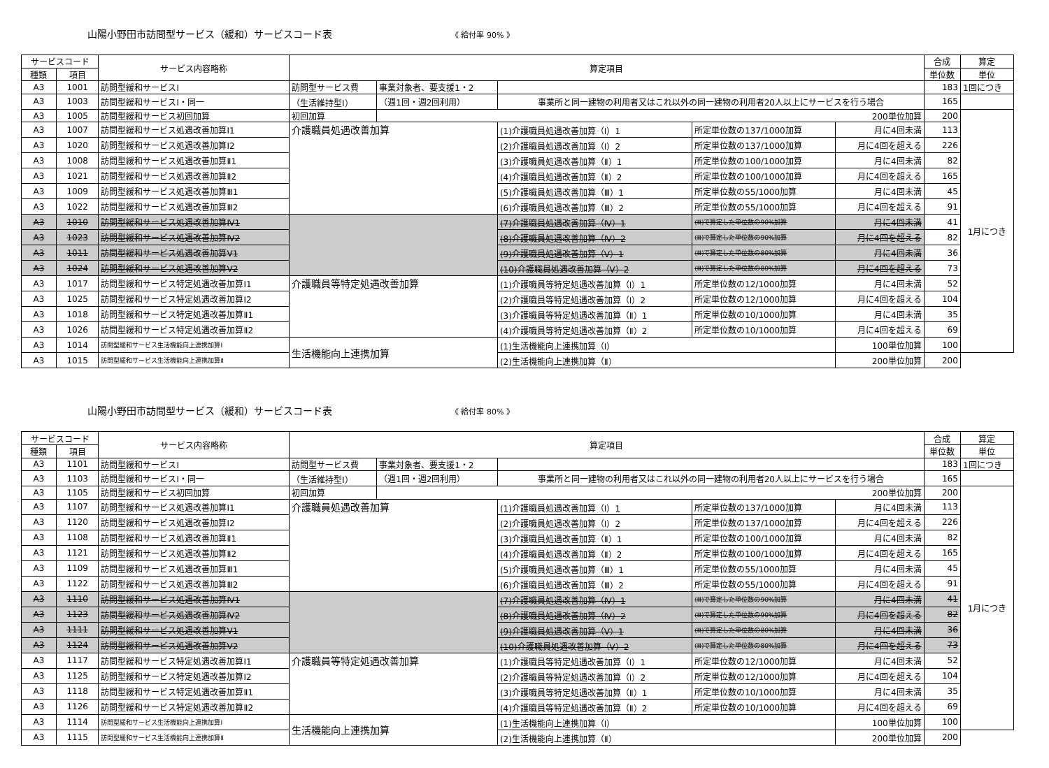山陽小野田市訪問型サービス（緩和）サービスコード表 《 給付率 90% 》
| サービスコード | | サービス内容略称 | 算定項目 | | | | | 合成 | 算定 |
| --- | --- | --- | --- | --- | --- | --- | --- | --- | --- |
| 種類 | 項目 | | | | | | | 単位数 | 単位 |
| A3 | 1001 | 訪問型緩和サービスⅠ | 訪問型サービス費 | 事業対象者、要支援1・2 | | | | 183 | 1回につき |
| A3 | 1003 | 訪問型緩和サービスⅠ・同一 | （生活維持型Ⅰ） | （週1回・週2回利用） | 事業所と同一建物の利用者又はこれ以外の同一建物の利用者20人以上にサービスを行う場合 | | | 165 | |
| A3 | 1005 | 訪問型緩和サービス初回加算 | 初回加算 | 200単位加算 | | | | 200 | 1月につき |
| A3 | 1007 | 訪問型緩和サービス処遇改善加算Ⅰ1 | 介護職員処遇改善加算 | | (1)介護職員処遇改善加算（Ⅰ）1 | 所定単位数の137/1000加算 | 月に4回未満 | 113 | |
| A3 | 1020 | 訪問型緩和サービス処遇改善加算Ⅰ2 | | | (2)介護職員処遇改善加算（Ⅰ）2 | 所定単位数の137/1000加算 | 月に4回を超える | 226 | |
| A3 | 1008 | 訪問型緩和サービス処遇改善加算Ⅱ1 | | | (3)介護職員処遇改善加算（Ⅱ）1 | 所定単位数の100/1000加算 | 月に4回未満 | 82 | |
| A3 | 1021 | 訪問型緩和サービス処遇改善加算Ⅱ2 | | | (4)介護職員処遇改善加算（Ⅱ）2 | 所定単位数の100/1000加算 | 月に4回を超える | 165 | |
| A3 | 1009 | 訪問型緩和サービス処遇改善加算Ⅲ1 | | | (5)介護職員処遇改善加算（Ⅲ）1 | 所定単位数の55/1000加算 | 月に4回未満 | 45 | |
| A3 | 1022 | 訪問型緩和サービス処遇改善加算Ⅲ2 | | | (6)介護職員処遇改善加算（Ⅲ）2 | 所定単位数の55/1000加算 | 月に4回を超える | 91 | |
| A3 | 1010 | 訪問型緩和サービス処遇改善加算Ⅳ1 | | | (7)介護職員処遇改善加算（Ⅳ）1 | (Ⅲ)で算定した単位数の90%加算 | 月に4回未満 | 41 | |
| A3 | 1023 | 訪問型緩和サービス処遇改善加算Ⅳ2 | | | (8)介護職員処遇改善加算（Ⅳ）2 | (Ⅲ)で算定した単位数の90%加算 | 月に4回を超える | 82 | |
| A3 | 1011 | 訪問型緩和サービス処遇改善加算Ⅴ1 | | | (9)介護職員処遇改善加算（Ⅴ）1 | (Ⅲ)で算定した単位数の80%加算 | 月に4回未満 | 36 | |
| A3 | 1024 | 訪問型緩和サービス処遇改善加算Ⅴ2 | | | (10)介護職員処遇改善加算（Ⅴ）2 | (Ⅲ)で算定した単位数の80%加算 | 月に4回を超える | 73 | |
| A3 | 1017 | 訪問型緩和サービス特定処遇改善加算Ⅰ1 | 介護職員等特定処遇改善加算 | | (1)介護職員等特定処遇改善加算（Ⅰ）1 | 所定単位数の12/1000加算 | 月に4回未満 | 52 | |
| A3 | 1025 | 訪問型緩和サービス特定処遇改善加算Ⅰ2 | | | (2)介護職員等特定処遇改善加算（Ⅰ）2 | 所定単位数の12/1000加算 | 月に4回を超える | 104 | |
| A3 | 1018 | 訪問型緩和サービス特定処遇改善加算Ⅱ1 | | | (3)介護職員等特定処遇改善加算（Ⅱ）1 | 所定単位数の10/1000加算 | 月に4回未満 | 35 | |
| A3 | 1026 | 訪問型緩和サービス特定処遇改善加算Ⅱ2 | | | (4)介護職員等特定処遇改善加算（Ⅱ）2 | 所定単位数の10/1000加算 | 月に4回を超える | 69 | |
| A3 | 1014 | 訪問型緩和サービス生活機能向上連携加算Ⅰ | 生活機能向上連携加算 | | (1)生活機能向上連携加算（Ⅰ） | | 100単位加算 | 100 | |
| A3 | 1015 | 訪問型緩和サービス生活機能向上連携加算Ⅱ | | | (2)生活機能向上連携加算（Ⅱ） | | 200単位加算 | 200 | |
山陽小野田市訪問型サービス（緩和）サービスコード表 《 給付率 80% 》
| サービスコード | | サービス内容略称 | 算定項目 | | | | | 合成 | 算定 |
| --- | --- | --- | --- | --- | --- | --- | --- | --- | --- |
| 種類 | 項目 | | | | | | | 単位数 | 単位 |
| A3 | 1101 | 訪問型緩和サービスⅠ | 訪問型サービス費 | 事業対象者、要支援1・2 | | | | 183 | 1回につき |
| A3 | 1103 | 訪問型緩和サービスⅠ・同一 | （生活維持型Ⅰ） | （週1回・週2回利用） | 事業所と同一建物の利用者又はこれ以外の同一建物の利用者20人以上にサービスを行う場合 | | | 165 | |
| A3 | 1105 | 訪問型緩和サービス初回加算 | 初回加算 | 200単位加算 | | | | 200 | 1月につき |
| A3 | 1107 | 訪問型緩和サービス処遇改善加算Ⅰ1 | 介護職員処遇改善加算 | | (1)介護職員処遇改善加算（Ⅰ）1 | 所定単位数の137/1000加算 | 月に4回未満 | 113 | |
| A3 | 1120 | 訪問型緩和サービス処遇改善加算Ⅰ2 | | | (2)介護職員処遇改善加算（Ⅰ）2 | 所定単位数の137/1000加算 | 月に4回を超える | 226 | |
| A3 | 1108 | 訪問型緩和サービス処遇改善加算Ⅱ1 | | | (3)介護職員処遇改善加算（Ⅱ）1 | 所定単位数の100/1000加算 | 月に4回未満 | 82 | |
| A3 | 1121 | 訪問型緩和サービス処遇改善加算Ⅱ2 | | | (4)介護職員処遇改善加算（Ⅱ）2 | 所定単位数の100/1000加算 | 月に4回を超える | 165 | |
| A3 | 1109 | 訪問型緩和サービス処遇改善加算Ⅲ1 | | | (5)介護職員処遇改善加算（Ⅲ）1 | 所定単位数の55/1000加算 | 月に4回未満 | 45 | |
| A3 | 1122 | 訪問型緩和サービス処遇改善加算Ⅲ2 | | | (6)介護職員処遇改善加算（Ⅲ）2 | 所定単位数の55/1000加算 | 月に4回を超える | 91 | |
| A3 | 1110 | 訪問型緩和サービス処遇改善加算Ⅳ1 | | | (7)介護職員処遇改善加算（Ⅳ）1 | (Ⅲ)で算定した単位数の90%加算 | 月に4回未満 | 41 | |
| A3 | 1123 | 訪問型緩和サービス処遇改善加算Ⅳ2 | | | (8)介護職員処遇改善加算（Ⅳ）2 | (Ⅲ)で算定した単位数の90%加算 | 月に4回を超える | 82 | |
| A3 | 1111 | 訪問型緩和サービス処遇改善加算Ⅴ1 | | | (9)介護職員処遇改善加算（Ⅴ）1 | (Ⅲ)で算定した単位数の80%加算 | 月に4回未満 | 36 | |
| A3 | 1124 | 訪問型緩和サービス処遇改善加算Ⅴ2 | | | (10)介護職員処遇改善加算（Ⅴ）2 | (Ⅲ)で算定した単位数の80%加算 | 月に4回を超える | 73 | |
| A3 | 1117 | 訪問型緩和サービス特定処遇改善加算Ⅰ1 | 介護職員等特定処遇改善加算 | | (1)介護職員等特定処遇改善加算（Ⅰ）1 | 所定単位数の12/1000加算 | 月に4回未満 | 52 | |
| A3 | 1125 | 訪問型緩和サービス特定処遇改善加算Ⅰ2 | | | (2)介護職員等特定処遇改善加算（Ⅰ）2 | 所定単位数の12/1000加算 | 月に4回を超える | 104 | |
| A3 | 1118 | 訪問型緩和サービス特定処遇改善加算Ⅱ1 | | | (3)介護職員等特定処遇改善加算（Ⅱ）1 | 所定単位数の10/1000加算 | 月に4回未満 | 35 | |
| A3 | 1126 | 訪問型緩和サービス特定処遇改善加算Ⅱ2 | | | (4)介護職員等特定処遇改善加算（Ⅱ）2 | 所定単位数の10/1000加算 | 月に4回を超える | 69 | |
| A3 | 1114 | 訪問型緩和サービス生活機能向上連携加算Ⅰ | 生活機能向上連携加算 | | (1)生活機能向上連携加算（Ⅰ） | | 100単位加算 | 100 | |
| A3 | 1115 | 訪問型緩和サービス生活機能向上連携加算Ⅱ | | | (2)生活機能向上連携加算（Ⅱ） | | 200単位加算 | 200 | |